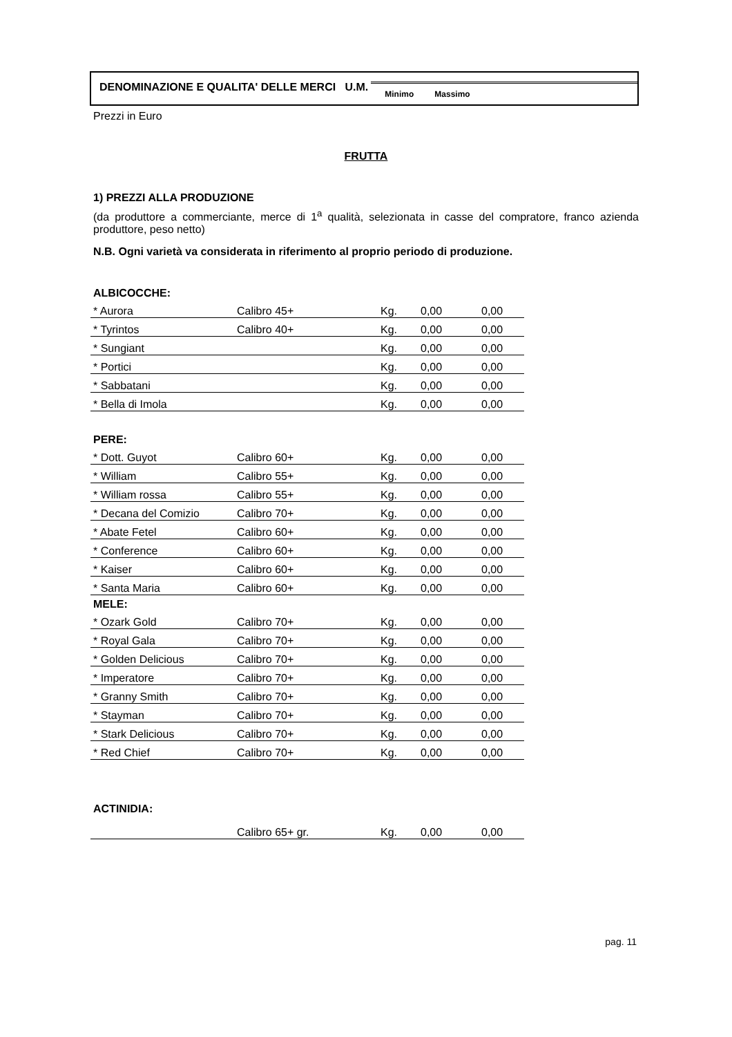DENOMINAZIONE E QUALITA' DELLE MERCI U.M.
Minimo Massimo
Prezzi in Euro
FRUTTA
1) PREZZI ALLA PRODUZIONE
(da produttore a commerciante, merce di 1<sup>a</sup> qualità, selezionata in casse del compratore, franco azienda produttore, peso netto)
N.B. Ogni varietà va considerata in riferimento al proprio periodo di produzione.
ALBICOCCHE:
| * Aurora | Calibro 45+ | Kg. | 0,00 | 0,00 |
| * Tyrintos | Calibro 40+ | Kg. | 0,00 | 0,00 |
| * Sungiant | | Kg. | 0,00 | 0,00 |
| * Portici | | Kg. | 0,00 | 0,00 |
| * Sabbatani | | Kg. | 0,00 | 0,00 |
| * Bella di Imola | | Kg. | 0,00 | 0,00 |
PERE:
| * Dott. Guyot | Calibro 60+ | Kg. | 0,00 | 0,00 |
| * William | Calibro 55+ | Kg. | 0,00 | 0,00 |
| * William rossa | Calibro 55+ | Kg. | 0,00 | 0,00 |
| * Decana del Comizio | Calibro 70+ | Kg. | 0,00 | 0,00 |
| * Abate Fetel | Calibro 60+ | Kg. | 0,00 | 0,00 |
| * Conference | Calibro 60+ | Kg. | 0,00 | 0,00 |
| * Kaiser | Calibro 60+ | Kg. | 0,00 | 0,00 |
| * Santa Maria | Calibro 60+ | Kg. | 0,00 | 0,00 |
MELE:
| * Ozark Gold | Calibro 70+ | Kg. | 0,00 | 0,00 |
| * Royal Gala | Calibro 70+ | Kg. | 0,00 | 0,00 |
| * Golden Delicious | Calibro 70+ | Kg. | 0,00 | 0,00 |
| * Imperatore | Calibro 70+ | Kg. | 0,00 | 0,00 |
| * Granny Smith | Calibro 70+ | Kg. | 0,00 | 0,00 |
| * Stayman | Calibro 70+ | Kg. | 0,00 | 0,00 |
| * Stark Delicious | Calibro 70+ | Kg. | 0,00 | 0,00 |
| * Red Chief | Calibro 70+ | Kg. | 0,00 | 0,00 |
ACTINIDIA:
| | Calibro 65+ gr. | Kg. | 0,00 | 0,00 |
pag. 11